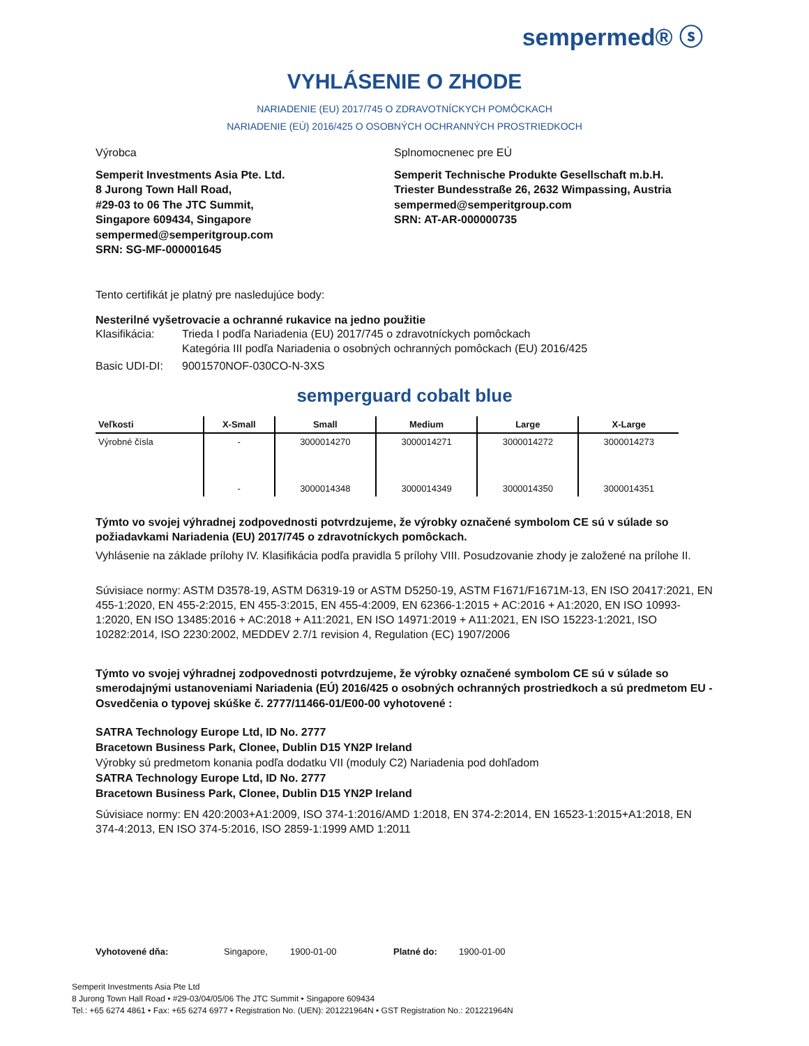sempermed® ⓢ
VYHLÁSENIE O ZHODE
NARIADENIE (EU) 2017/745 O ZDRAVOTNÍCKYCH POMÔCKACH
NARIADENIE (EÚ) 2016/425 O OSOBNÝCH OCHRANNÝCH PROSTRIEDKOCH
Výrobca Splnomocnenec pre EÚ
Semperit Investments Asia Pte. Ltd.
8 Jurong Town Hall Road,
#29-03 to 06 The JTC Summit,
Singapore 609434, Singapore
sempermed@semperitgroup.com
SRN: SG-MF-000001645
Semperit Technische Produkte Gesellschaft m.b.H.
Triester Bundesstraße 26, 2632 Wimpassing, Austria
sempermed@semperitgroup.com
SRN: AT-AR-000000735
Tento certifikát je platný pre nasledujúce body:
Nesterilné vyšetrovacie a ochranné rukavice na jedno použitie
Klasifikácia: Trieda I podľa Nariadenia (EU) 2017/745 o zdravotníckych pomôckach
Kategória III podľa Nariadenia o osobných ochranných pomôckach (EU) 2016/425
Basic UDI-DI: 9001570NOF-030CO-N-3XS
semperguard cobalt blue
| Veľkosti | X-Small | Small | Medium | Large | X-Large |
| --- | --- | --- | --- | --- | --- |
| Výrobné čísla | - | 3000014270 | 3000014271 | 3000014272 | 3000014273 |
| | - | 3000014348 | 3000014349 | 3000014350 | 3000014351 |
Týmto vo svojej výhradnej zodpovednosti potvrdzujeme, že výrobky označené symbolom CE sú v súlade so požiadavkami Nariadenia (EU) 2017/745 o zdravotníckych pomôckach.
Vyhlásenie na základe prílohy IV. Klasifikácia podľa pravidla 5 prílohy VIII. Posudzovanie zhody je založené na prílohe II.
Súvisiace normy: ASTM D3578-19, ASTM D6319-19 or ASTM D5250-19, ASTM F1671/F1671M-13, EN ISO 20417:2021, EN 455-1:2020, EN 455-2:2015, EN 455-3:2015, EN 455-4:2009, EN 62366-1:2015 + AC:2016 + A1:2020, EN ISO 10993-1:2020, EN ISO 13485:2016 + AC:2018 + A11:2021, EN ISO 14971:2019 + A11:2021, EN ISO 15223-1:2021, ISO 10282:2014, ISO 2230:2002, MEDDEV 2.7/1 revision 4, Regulation (EC) 1907/2006
Týmto vo svojej výhradnej zodpovednosti potvrdzujeme, že výrobky označené symbolom CE sú v súlade so smerodajnými ustanoveniami Nariadenia (EÚ) 2016/425 o osobných ochranných prostriedkoch a sú predmetom EU - Osvedčenia o typovej skúške č. 2777/11466-01/E00-00 vyhotovené :
SATRA Technology Europe Ltd, ID No. 2777
Bracetown Business Park, Clonee, Dublin D15 YN2P Ireland
Výrobky sú predmetom konania podľa dodatku VII (moduly C2) Nariadenia pod dohľadom
SATRA Technology Europe Ltd, ID No. 2777
Bracetown Business Park, Clonee, Dublin D15 YN2P Ireland
Súvisiace normy: EN 420:2003+A1:2009, ISO 374-1:2016/AMD 1:2018, EN 374-2:2014, EN 16523-1:2015+A1:2018, EN 374-4:2013, EN ISO 374-5:2016, ISO 2859-1:1999 AMD 1:2011
Vyhotovené dňa: Singapore, 1900-01-00 Platné do: 1900-01-00
Semperit Investments Asia Pte Ltd
8 Jurong Town Hall Road • #29-03/04/05/06 The JTC Summit • Singapore 609434
Tel.: +65 6274 4861 • Fax: +65 6274 6977 • Registration No. (UEN): 201221964N • GST Registration No.: 201221964N